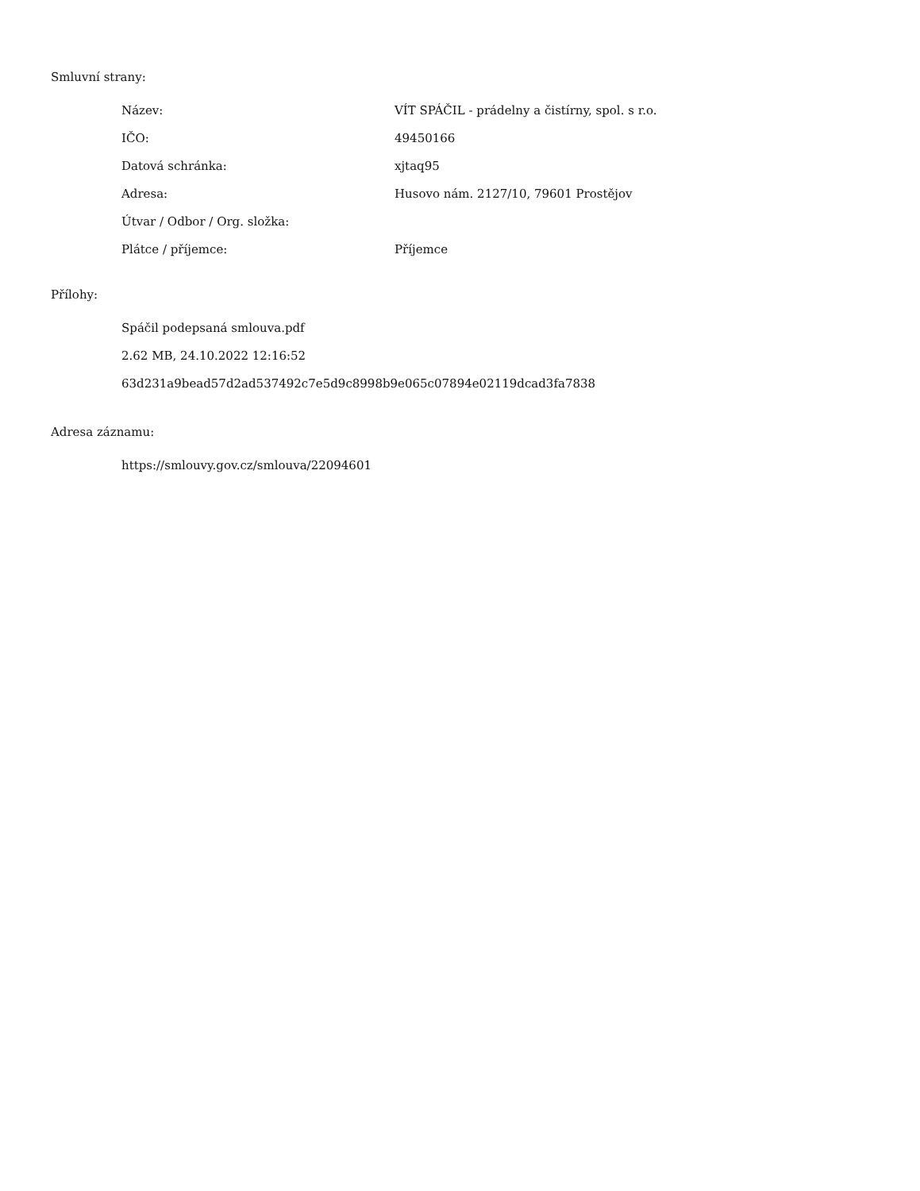Smluvní strany:
| Název: | VÍT SPÁČIL - prádelny a čistírny, spol. s r.o. |
| IČO: | 49450166 |
| Datová schránka: | xjtaq95 |
| Adresa: | Husovo nám. 2127/10, 79601 Prostějov |
| Útvar / Odbor / Org. složka: | |
| Plátce / příjemce: | Příjemce |
Přílohy:
Spáčil podepsaná smlouva.pdf
2.62 MB, 24.10.2022 12:16:52
63d231a9bead57d2ad537492c7e5d9c8998b9e065c07894e02119dcad3fa7838
Adresa záznamu:
https://smlouvy.gov.cz/smlouva/22094601